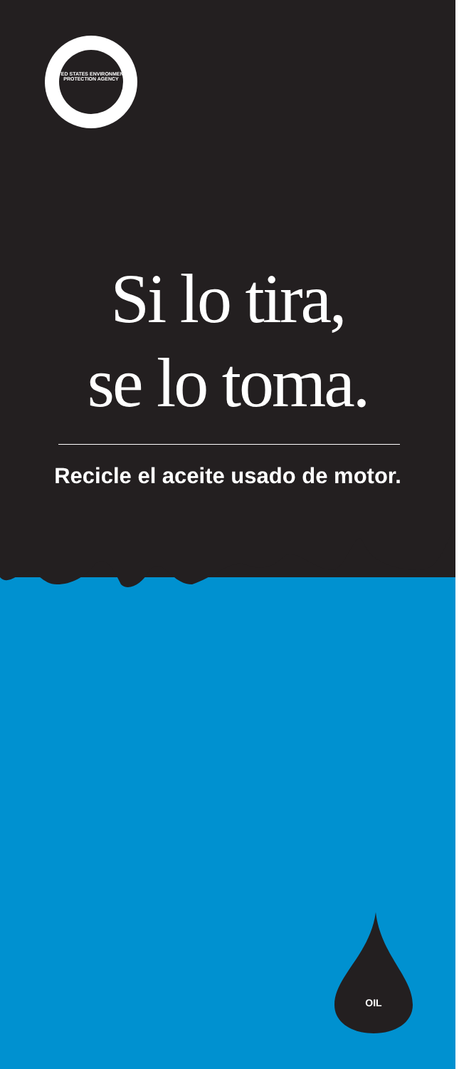UNITED STATES ENVIRONMENTAL PROTECTION AGENCY
Si lo tira,
se lo toma.
Recicle el aceite usado de motor.
OIL